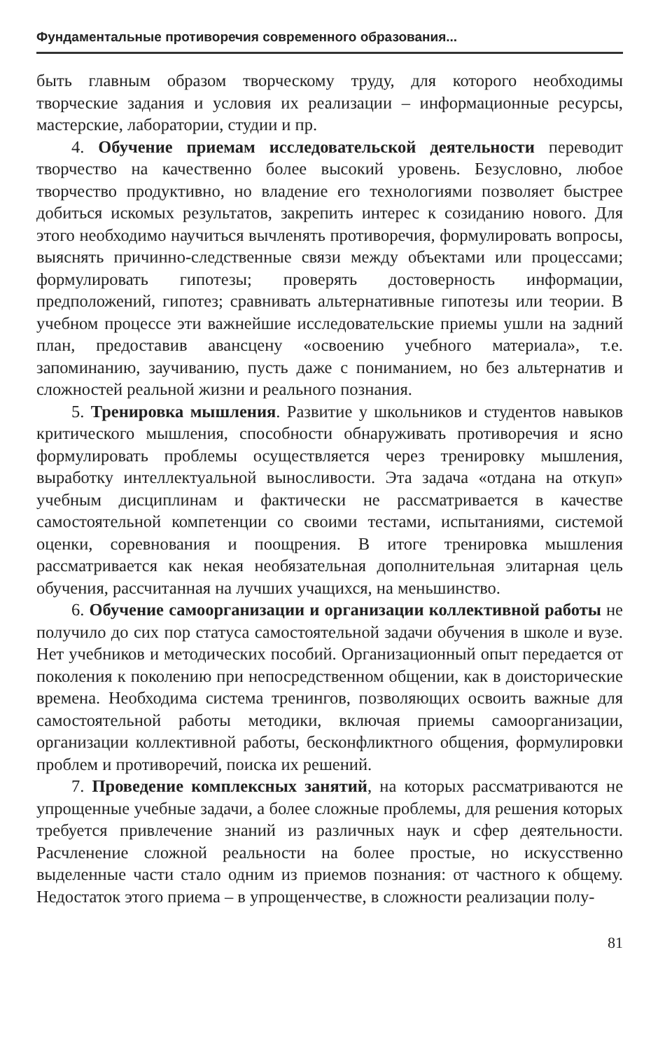Фундаментальные противоречия современного образования...
быть главным образом творческому труду, для которого необходимы творческие задания и условия их реализации – информационные ресурсы, мастерские, лаборатории, студии и пр.
4. Обучение приемам исследовательской деятельности переводит творчество на качественно более высокий уровень. Безусловно, любое творчество продуктивно, но владение его технологиями позволяет быстрее добиться искомых результатов, закрепить интерес к созиданию нового. Для этого необходимо научиться вычленять противоречия, формулировать вопросы, выяснять причинно-следственные связи между объектами или процессами; формулировать гипотезы; проверять достоверность информации, предположений, гипотез; сравнивать альтернативные гипотезы или теории. В учебном процессе эти важнейшие исследовательские приемы ушли на задний план, предоставив авансцену «освоению учебного материала», т.е. запоминанию, заучиванию, пусть даже с пониманием, но без альтернатив и сложностей реальной жизни и реального познания.
5. Тренировка мышления. Развитие у школьников и студентов навыков критического мышления, способности обнаруживать противоречия и ясно формулировать проблемы осуществляется через тренировку мышления, выработку интеллектуальной выносливости. Эта задача «отдана на откуп» учебным дисциплинам и фактически не рассматривается в качестве самостоятельной компетенции со своими тестами, испытаниями, системой оценки, соревнования и поощрения. В итоге тренировка мышления рассматривается как некая необязательная дополнительная элитарная цель обучения, рассчитанная на лучших учащихся, на меньшинство.
6. Обучение самоорганизации и организации коллективной работы не получило до сих пор статуса самостоятельной задачи обучения в школе и вузе. Нет учебников и методических пособий. Организационный опыт передается от поколения к поколению при непосредственном общении, как в доисторические времена. Необходима система тренингов, позволяющих освоить важные для самостоятельной работы методики, включая приемы самоорганизации, организации коллективной работы, бесконфликтного общения, формулировки проблем и противоречий, поиска их решений.
7. Проведение комплексных занятий, на которых рассматриваются не упрощенные учебные задачи, а более сложные проблемы, для решения которых требуется привлечение знаний из различных наук и сфер деятельности. Расчленение сложной реальности на более простые, но искусственно выделенные части стало одним из приемов познания: от частного к общему. Недостаток этого приема – в упрощенчестве, в сложности реализации полу-
81